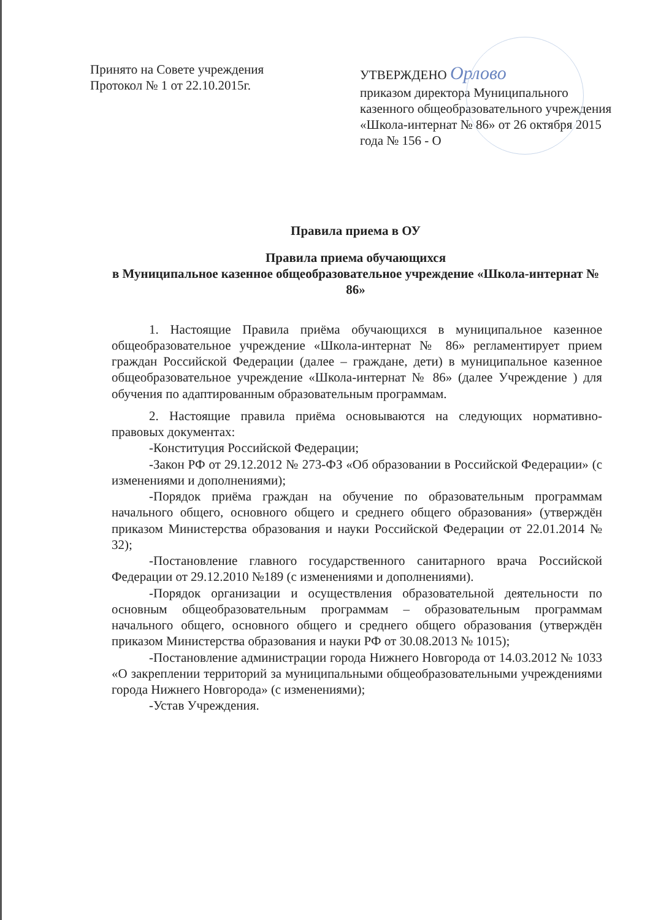Принято на Совете учреждения
Протокол № 1 от 22.10.2015г.
УТВЕРЖДЕНО Орлово
приказом директора Муниципального казенного общеобразовательного учреждения «Школа-интернат № 86» от 26 октября 2015 года № 156 - О
Правила приема в ОУ
Правила приема обучающихся
в Муниципальное казенное общеобразовательное учреждение «Школа-интернат № 86»
1. Настоящие Правила приёма обучающихся в муниципальное казенное общеобразовательное учреждение «Школа-интернат № 86» регламентирует прием граждан Российской Федерации (далее – граждане, дети) в муниципальное казенное общеобразовательное учреждение «Школа-интернат № 86» (далее Учреждение ) для обучения по адаптированным образовательным программам.
2. Настоящие правила приёма основываются на следующих нормативно-правовых документах:
-Конституция Российской Федерации;
-Закон РФ от 29.12.2012 № 273-ФЗ «Об образовании в Российской Федерации» (с изменениями и дополнениями);
-Порядок приёма граждан на обучение по образовательным программам начального общего, основного общего и среднего общего образования» (утверждён приказом Министерства образования и науки Российской Федерации от 22.01.2014 № 32);
-Постановление главного государственного санитарного врача Российской Федерации от 29.12.2010 №189 (с изменениями и дополнениями).
-Порядок организации и осуществления образовательной деятельности по основным общеобразовательным программам – образовательным программам начального общего, основного общего и среднего общего образования (утверждён приказом Министерства образования и науки РФ от 30.08.2013 № 1015);
-Постановление администрации города Нижнего Новгорода от 14.03.2012 № 1033 «О закреплении территорий за муниципальными общеобразовательными учреждениями города Нижнего Новгорода» (с изменениями);
-Устав Учреждения.